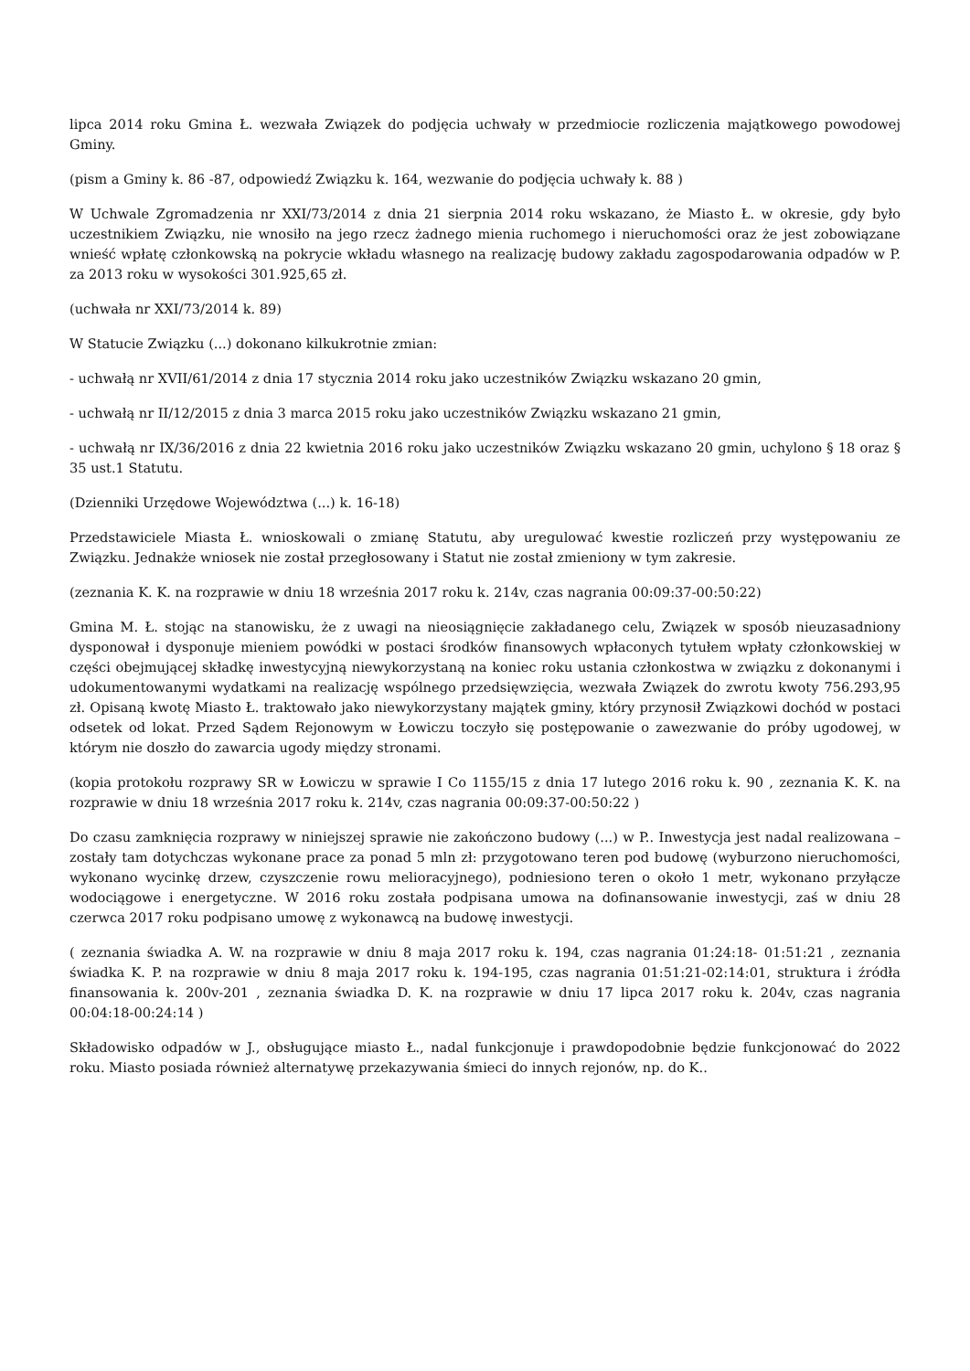lipca 2014 roku Gmina Ł. wezwała Związek do podjęcia uchwały w przedmiocie rozliczenia majątkowego powodowej Gminy.
(pism a Gminy k. 86 -87, odpowiedź Związku k. 164, wezwanie do podjęcia uchwały k. 88 )
W Uchwale Zgromadzenia nr XXI/73/2014 z dnia 21 sierpnia 2014 roku wskazano, że Miasto Ł. w okresie, gdy było uczestnikiem Związku, nie wnosiło na jego rzecz żadnego mienia ruchomego i nieruchomości oraz że jest zobowiązane wnieść wpłatę członkowską na pokrycie wkładu własnego na realizację budowy zakładu zagospodarowania odpadów w P. za 2013 roku w wysokości 301.925,65 zł.
(uchwała nr XXI/73/2014 k. 89)
W Statucie Związku (...) dokonano kilkukrotnie zmian:
- uchwałą nr XVII/61/2014 z dnia 17 stycznia 2014 roku jako uczestników Związku wskazano 20 gmin,
- uchwałą nr II/12/2015 z dnia 3 marca 2015 roku jako uczestników Związku wskazano 21 gmin,
- uchwałą nr IX/36/2016 z dnia 22 kwietnia 2016 roku jako uczestników Związku wskazano 20 gmin, uchylono § 18 oraz § 35 ust.1 Statutu.
(Dzienniki Urzędowe Województwa (...) k. 16-18)
Przedstawiciele Miasta Ł. wnioskowali o zmianę Statutu, aby uregulować kwestie rozliczeń przy występowaniu ze Związku. Jednakże wniosek nie został przegłosowany i Statut nie został zmieniony w tym zakresie.
(zeznania K. K. na rozprawie w dniu 18 września 2017 roku k. 214v, czas nagrania 00:09:37-00:50:22)
Gmina M. Ł. stojąc na stanowisku, że z uwagi na nieosiągnięcie zakładanego celu, Związek w sposób nieuzasadniony dysponował i dysponuje mieniem powódki w postaci środków finansowych wpłaconych tytułem wpłaty członkowskiej w części obejmującej składkę inwestycyjną niewykorzystaną na koniec roku ustania członkostwa w związku z dokonanymi i udokumentowanymi wydatkami na realizację wspólnego przedsięwzięcia, wezwała Związek do zwrotu kwoty 756.293,95 zł. Opisaną kwotę Miasto Ł. traktowało jako niewykorzystany majątek gminy, który przynosił Związkowi dochód w postaci odsetek od lokat. Przed Sądem Rejonowym w Łowiczu toczyło się postępowanie o zawezwanie do próby ugodowej, w którym nie doszło do zawarcia ugody między stronami.
(kopia protokołu rozprawy SR w Łowiczu w sprawie I Co 1155/15 z dnia 17 lutego 2016 roku k. 90 , zeznania K. K. na rozprawie w dniu 18 września 2017 roku k. 214v, czas nagrania 00:09:37-00:50:22 )
Do czasu zamknięcia rozprawy w niniejszej sprawie nie zakończono budowy (...) w P.. Inwestycja jest nadal realizowana – zostały tam dotychczas wykonane prace za ponad 5 mln zł: przygotowano teren pod budowę (wyburzono nieruchomości, wykonano wycinkę drzew, czyszczenie rowu melioracyjnego), podniesiono teren o około 1 metr, wykonano przyłącze wodociągowe i energetyczne. W 2016 roku została podpisana umowa na dofinansowanie inwestycji, zaś w dniu 28 czerwca 2017 roku podpisano umowę z wykonawcą na budowę inwestycji.
( zeznania świadka A. W. na rozprawie w dniu 8 maja 2017 roku k. 194, czas nagrania 01:24:18- 01:51:21 , zeznania świadka K. P. na rozprawie w dniu 8 maja 2017 roku k. 194-195, czas nagrania 01:51:21-02:14:01, struktura i źródła finansowania k. 200v-201 , zeznania świadka D. K. na rozprawie w dniu 17 lipca 2017 roku k. 204v, czas nagrania 00:04:18-00:24:14 )
Składowisko odpadów w J., obsługujące miasto Ł., nadal funkcjonuje i prawdopodobnie będzie funkcjonować do 2022 roku. Miasto posiada również alternatywę przekazywania śmieci do innych rejonów, np. do K..